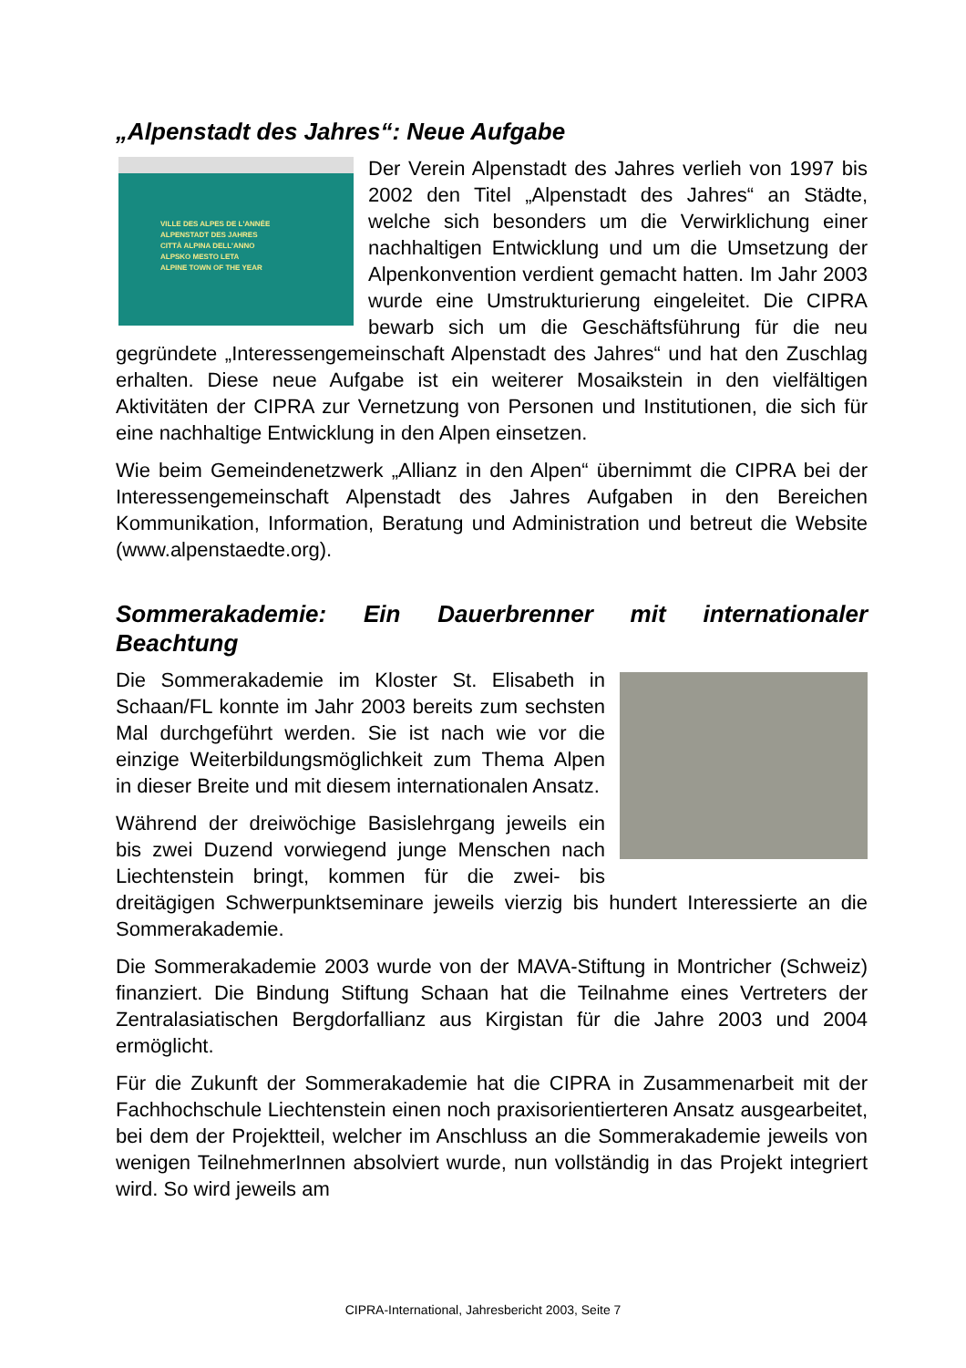„Alpenstadt des Jahres“: Neue Aufgabe
VILLE DES ALPES DE L'ANNÉE
ALPENSTADT DES JAHRES
CITTÀ ALPINA DELL'ANNO
ALPSKO MESTO LETA
ALPINE TOWN OF THE YEAR
Der Verein Alpenstadt des Jahres verlieh von 1997 bis 2002 den Titel „Alpenstadt des Jahres“ an Städte, welche sich besonders um die Verwirklichung einer nachhaltigen Entwicklung und um die Umsetzung der Alpenkonvention verdient gemacht hatten. Im Jahr 2003 wurde eine Umstrukturierung eingeleitet. Die CIPRA bewarb sich um die Geschäftsführung für die neu gegründete „Interessengemeinschaft Alpenstadt des Jahres“ und hat den Zuschlag erhalten. Diese neue Aufgabe ist ein weiterer Mosaikstein in den vielfältigen Aktivitäten der CIPRA zur Vernetzung von Personen und Institutionen, die sich für eine nachhaltige Entwicklung in den Alpen einsetzen.
Wie beim Gemeindenetzwerk „Allianz in den Alpen“ übernimmt die CIPRA bei der Interessengemeinschaft Alpenstadt des Jahres Aufgaben in den Bereichen Kommunikation, Information, Beratung und Administration und betreut die Website (www.alpenstaedte.org).
Sommerakademie: Ein Dauerbrenner mit internationaler Beachtung
Die Sommerakademie im Kloster St. Elisabeth in Schaan/FL konnte im Jahr 2003 bereits zum sechsten Mal durchgeführt werden. Sie ist nach wie vor die einzige Weiterbildungsmöglichkeit zum Thema Alpen in dieser Breite und mit diesem internationalen Ansatz.
Während der dreiwöchige Basislehrgang jeweils ein bis zwei Duzend vorwiegend junge Menschen nach Liechtenstein bringt, kommen für die zwei- bis dreitägigen Schwerpunktseminare jeweils vierzig bis hundert Interessierte an die Sommerakademie.
Die Sommerakademie 2003 wurde von der MAVA-Stiftung in Montricher (Schweiz) finanziert. Die Bindung Stiftung Schaan hat die Teilnahme eines Vertreters der Zentralasiatischen Bergdorfallianz aus Kirgistan für die Jahre 2003 und 2004 ermöglicht.
Für die Zukunft der Sommerakademie hat die CIPRA in Zusammenarbeit mit der Fachhochschule Liechtenstein einen noch praxisorientierteren Ansatz ausgearbeitet, bei dem der Projektteil, welcher im Anschluss an die Sommerakademie jeweils von wenigen TeilnehmerInnen absolviert wurde, nun vollständig in das Projekt integriert wird. So wird jeweils am
CIPRA-International, Jahresbericht 2003, Seite 7